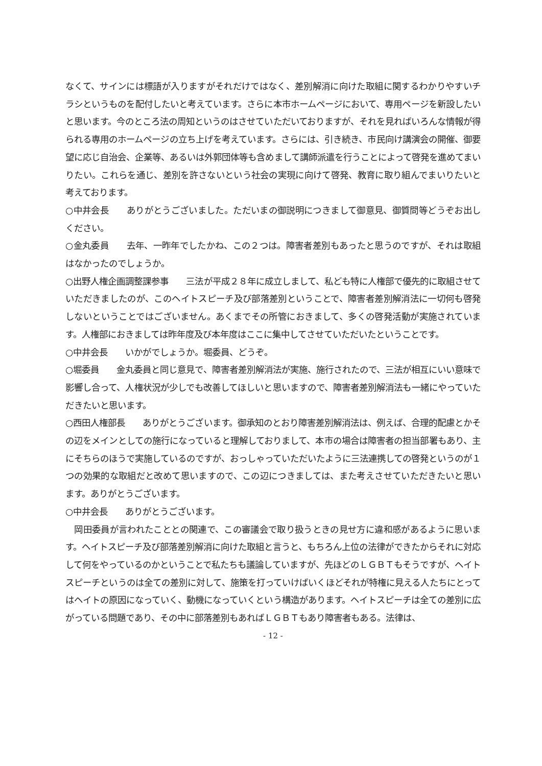なくて、サインには標語が入りますがそれだけではなく、差別解消に向けた取組に関するわかりやすいチラシというものを配付したいと考えています。さらに本市ホームページにおいて、専用ページを新設したいと思います。今のところ法の周知というのはさせていただいておりますが、それを見ればいろんな情報が得られる専用のホームページの立ち上げを考えています。さらには、引き続き、市民向け講演会の開催、御要望に応じ自治会、企業等、あるいは外郭団体等も含めまして講師派遣を行うことによって啓発を進めてまいりたい。これらを通じ、差別を許さないという社会の実現に向けて啓発、教育に取り組んでまいりたいと考えております。
○中井会長　　ありがとうございました。ただいまの御説明につきまして御意見、御質問等どうぞお出しください。
○金丸委員　　去年、一昨年でしたかね、この２つは。障害者差別もあったと思うのですが、それは取組はなかったのでしょうか。
○出野人権企画調整課参事　　三法が平成２８年に成立しまして、私ども特に人権部で優先的に取組させていただきましたのが、このヘイトスピーチ及び部落差別ということで、障害者差別解消法に一切何も啓発しないということではございません。あくまでその所管におきまして、多くの啓発活動が実施されています。人権部におきましては昨年度及び本年度はここに集中してさせていただいたということです。
○中井会長　　いかがでしょうか。堀委員、どうぞ。
○堀委員　　金丸委員と同じ意見で、障害者差別解消法が実施、施行されたので、三法が相互にいい意味で影響し合って、人権状況が少しでも改善してほしいと思いますので、障害者差別解消法も一緒にやっていただきたいと思います。
○西田人権部長　　ありがとうございます。御承知のとおり障害差別解消法は、例えば、合理的配慮とかその辺をメインとしての施行になっていると理解しておりまして、本市の場合は障害者の担当部署もあり、主にそちらのほうで実施しているのですが、おっしゃっていただいたように三法連携しての啓発というのが１つの効果的な取組だと改めて思いますので、この辺につきましては、また考えさせていただきたいと思います。ありがとうございます。
○中井会長　　ありがとうございます。
　岡田委員が言われたこととの関連で、この審議会で取り扱うときの見せ方に違和感があるように思います。ヘイトスピーチ及び部落差別解消に向けた取組と言うと、もちろん上位の法律ができたからそれに対応して何をやっているのかということで私たちも議論していますが、先ほどのＬＧＢＴもそうですが、ヘイトスピーチというのは全ての差別に対して、施策を打っていけばいくほどそれが特権に見える人たちにとってはヘイトの原因になっていく、動機になっていくという構造があります。ヘイトスピーチは全ての差別に広がっている問題であり、その中に部落差別もあればＬＧＢＴもあり障害者もある。法律は、
- 12 -